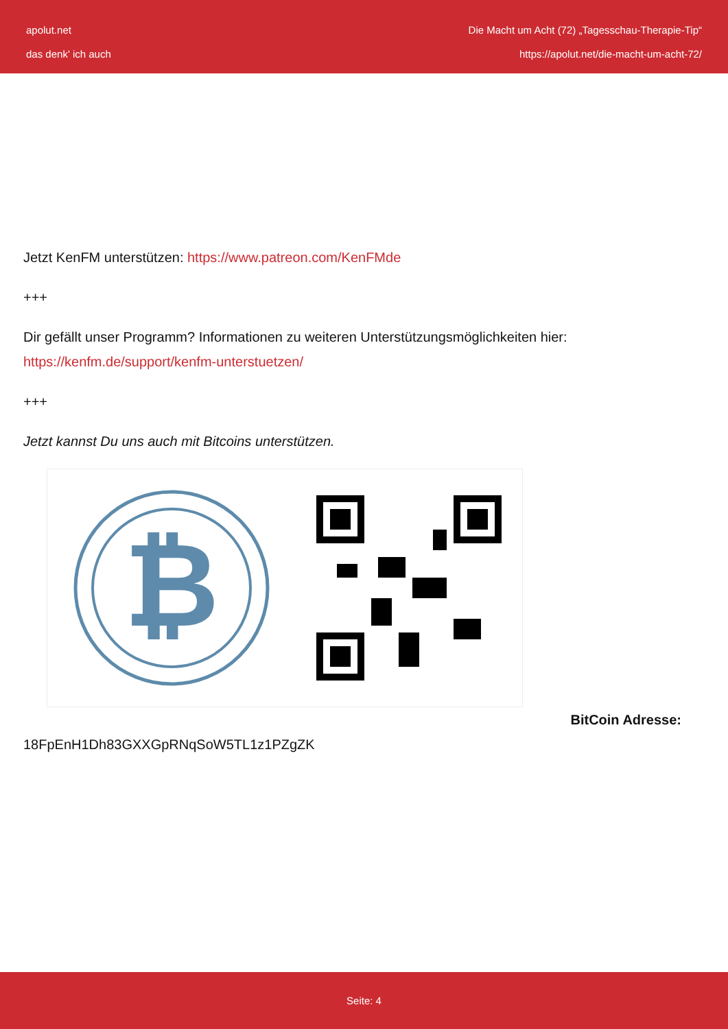apolut.net
das denk' ich auch
Die Macht um Acht (72) „Tagesschau-Therapie-Tip“
https://apolut.net/die-macht-um-acht-72/
Jetzt KenFM unterstützen: https://www.patreon.com/KenFMde
+++
Dir gefällt unser Programm? Informationen zu weiteren Unterstützungsmöglichkeiten hier: https://kenfm.de/support/kenfm-unterstuetzen/
+++
Jetzt kannst Du uns auch mit Bitcoins unterstützen.
₿
BitCoin Adresse:
18FpEnH1Dh83GXXGpRNqSoW5TL1z1PZgZK
Seite: 4